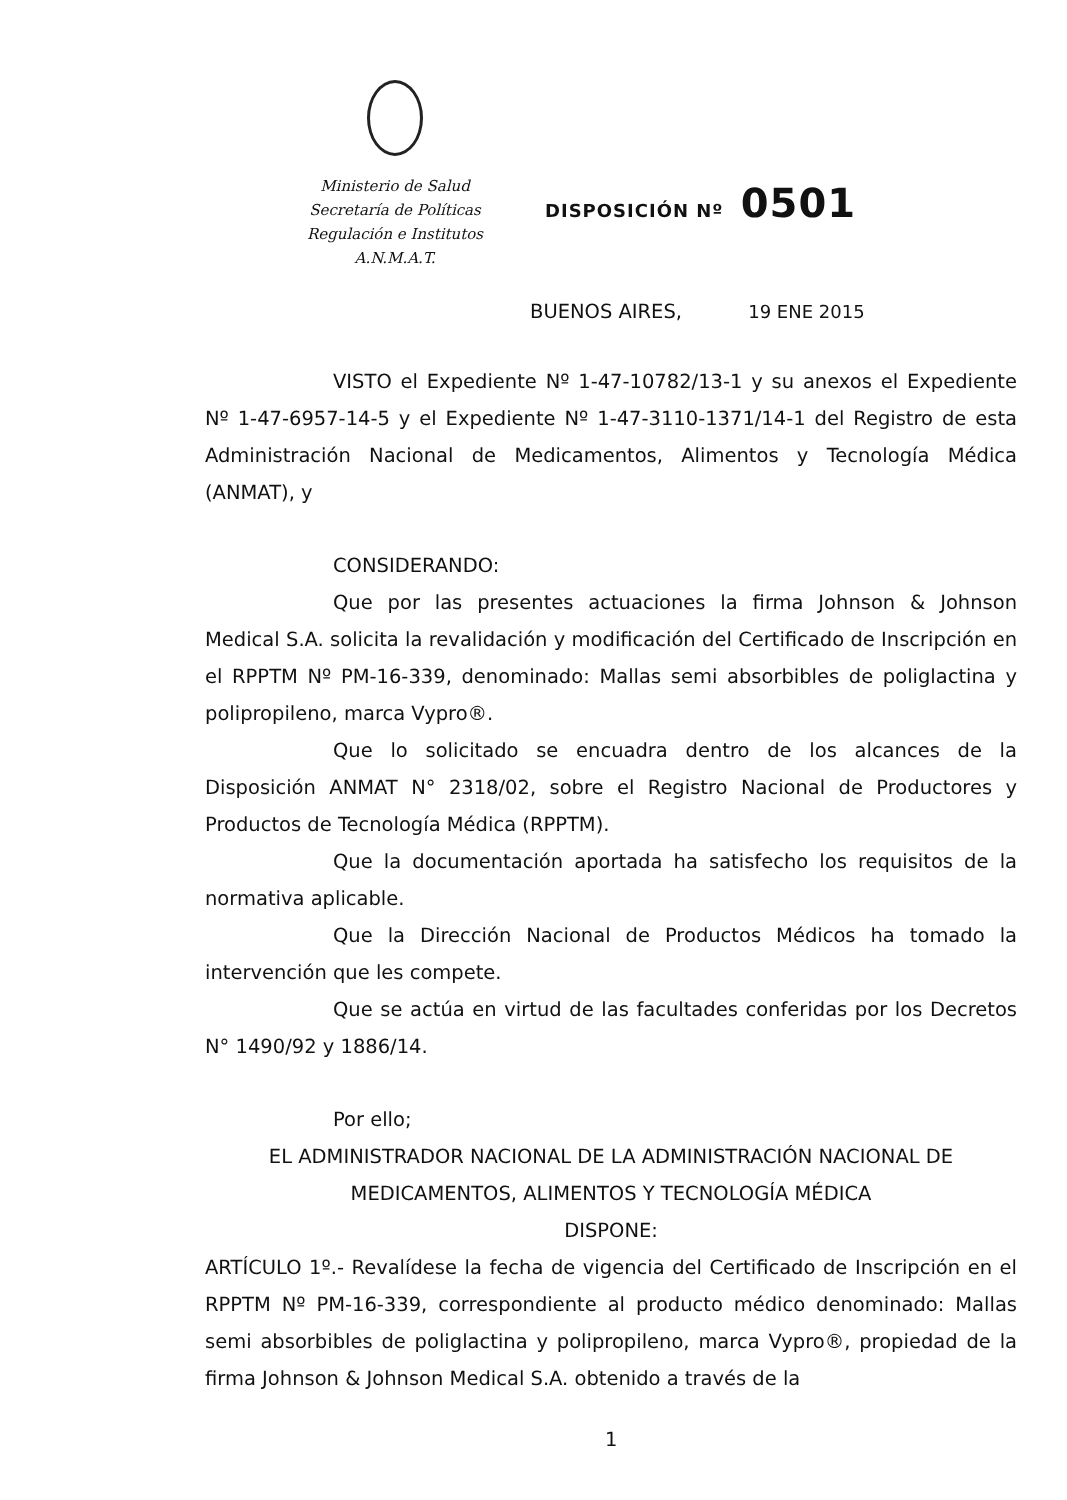Ministerio de Salud
Secretaría de Políticas
Regulación e Institutos
A.N.M.A.T.
DISPOSICIÓN Nº 0501
BUENOS AIRES, 19 ENE 2015
VISTO el Expediente Nº 1-47-10782/13-1 y su anexos el Expediente Nº 1-47-6957-14-5 y el Expediente Nº 1-47-3110-1371/14-1 del Registro de esta Administración Nacional de Medicamentos, Alimentos y Tecnología Médica (ANMAT), y
CONSIDERANDO:
Que por las presentes actuaciones la firma Johnson & Johnson Medical S.A. solicita la revalidación y modificación del Certificado de Inscripción en el RPPTM Nº PM-16-339, denominado: Mallas semi absorbibles de poliglactina y polipropileno, marca Vypro®.
Que lo solicitado se encuadra dentro de los alcances de la Disposición ANMAT N° 2318/02, sobre el Registro Nacional de Productores y Productos de Tecnología Médica (RPPTM).
Que la documentación aportada ha satisfecho los requisitos de la normativa aplicable.
Que la Dirección Nacional de Productos Médicos ha tomado la intervención que les compete.
Que se actúa en virtud de las facultades conferidas por los Decretos N° 1490/92 y 1886/14.
Por ello;
EL ADMINISTRADOR NACIONAL DE LA ADMINISTRACIÓN NACIONAL DE MEDICAMENTOS, ALIMENTOS Y TECNOLOGÍA MÉDICA
DISPONE:
ARTÍCULO 1º.- Revalídese la fecha de vigencia del Certificado de Inscripción en el RPPTM Nº PM-16-339, correspondiente al producto médico denominado: Mallas semi absorbibles de poliglactina y polipropileno, marca Vypro®, propiedad de la firma Johnson & Johnson Medical S.A. obtenido a través de la
1